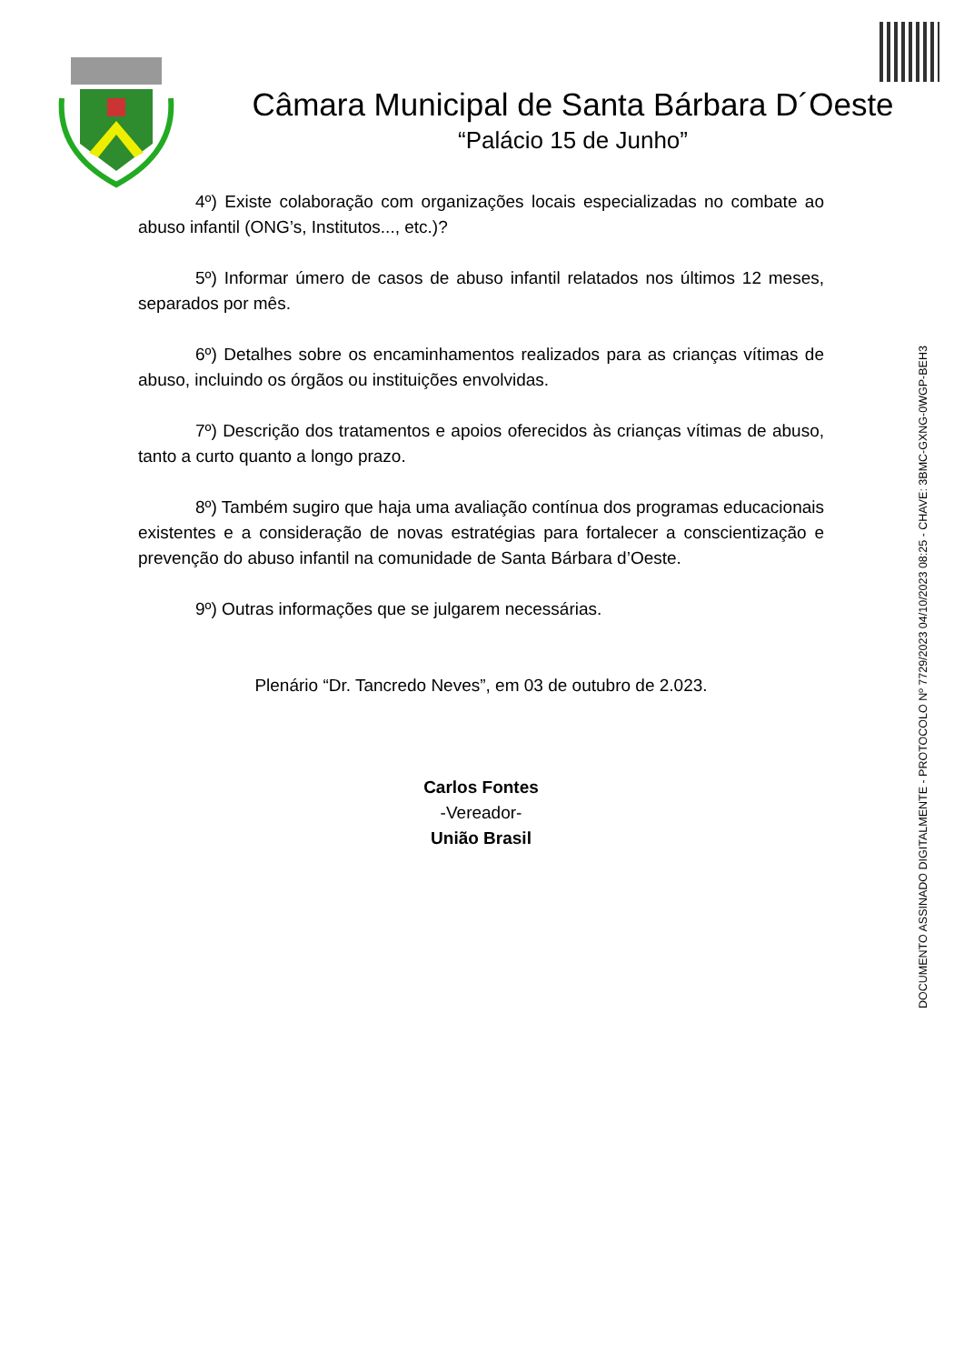Câmara Municipal de Santa Bárbara D´Oeste
“Palácio 15 de Junho”
4º) Existe colaboração com organizações locais especializadas no combate ao abuso infantil (ONG’s, Institutos..., etc.)?
5º) Informar úmero de casos de abuso infantil relatados nos últimos 12 meses, separados por mês.
6º) Detalhes sobre os encaminhamentos realizados para as crianças vítimas de abuso, incluindo os órgãos ou instituições envolvidas.
7º) Descrição dos tratamentos e apoios oferecidos às crianças vítimas de abuso, tanto a curto quanto a longo prazo.
8º) Também sugiro que haja uma avaliação contínua dos programas educacionais existentes e a consideração de novas estratégias para fortalecer a conscientização e prevenção do abuso infantil na comunidade de Santa Bárbara d’Oeste.
9º) Outras informações que se julgarem necessárias.
Plenário “Dr. Tancredo Neves”, em 03 de outubro de 2.023.
Carlos Fontes
-Vereador-
União Brasil
DOCUMENTO ASSINADO DIGITALMENTE - PROTOCOLO Nº 7729/2023 04/10/2023 08:25 - CHAVE: 3BMC-GXNG-0WGP-BEH3